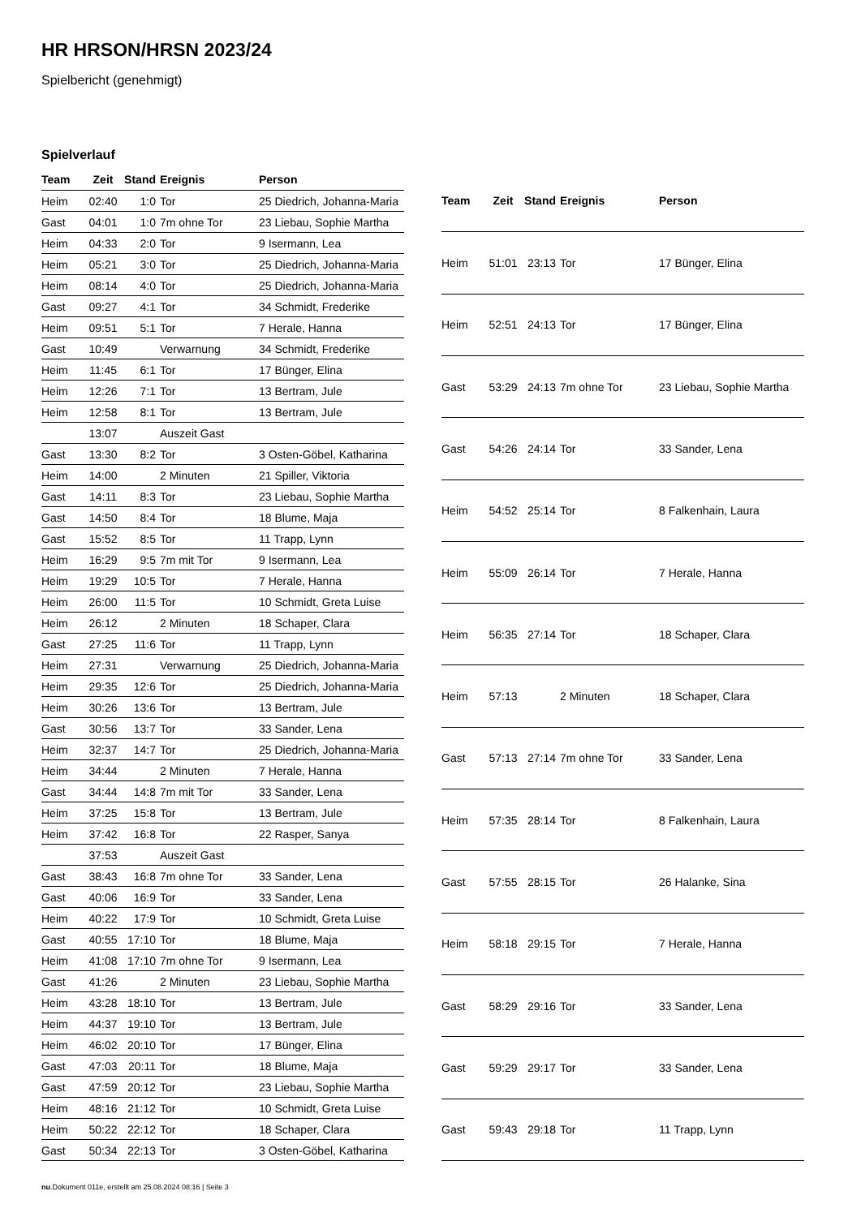HR HRSON/HRSN 2023/24
Spielbericht (genehmigt)
Spielverlauf
| Team | Zeit | Stand | Ereignis | Person |
| --- | --- | --- | --- | --- |
| Heim | 02:40 | 1:0 | Tor | 25 Diedrich, Johanna-Maria |
| Gast | 04:01 | 1:0 | 7m ohne Tor | 23 Liebau, Sophie Martha |
| Heim | 04:33 | 2:0 | Tor | 9 Isermann, Lea |
| Heim | 05:21 | 3:0 | Tor | 25 Diedrich, Johanna-Maria |
| Heim | 08:14 | 4:0 | Tor | 25 Diedrich, Johanna-Maria |
| Gast | 09:27 | 4:1 | Tor | 34 Schmidt, Frederike |
| Heim | 09:51 | 5:1 | Tor | 7 Herale, Hanna |
| Gast | 10:49 | | Verwarnung | 34 Schmidt, Frederike |
| Heim | 11:45 | 6:1 | Tor | 17 Bünger, Elina |
| Heim | 12:26 | 7:1 | Tor | 13 Bertram, Jule |
| Heim | 12:58 | 8:1 | Tor | 13 Bertram, Jule |
| | 13:07 | | Auszeit Gast | |
| Gast | 13:30 | 8:2 | Tor | 3 Osten-Göbel, Katharina |
| Heim | 14:00 | | 2 Minuten | 21 Spiller, Viktoria |
| Gast | 14:11 | 8:3 | Tor | 23 Liebau, Sophie Martha |
| Gast | 14:50 | 8:4 | Tor | 18 Blume, Maja |
| Gast | 15:52 | 8:5 | Tor | 11 Trapp, Lynn |
| Heim | 16:29 | 9:5 | 7m mit Tor | 9 Isermann, Lea |
| Heim | 19:29 | 10:5 | Tor | 7 Herale, Hanna |
| Heim | 26:00 | 11:5 | Tor | 10 Schmidt, Greta Luise |
| Heim | 26:12 | | 2 Minuten | 18 Schaper, Clara |
| Gast | 27:25 | 11:6 | Tor | 11 Trapp, Lynn |
| Heim | 27:31 | | Verwarnung | 25 Diedrich, Johanna-Maria |
| Heim | 29:35 | 12:6 | Tor | 25 Diedrich, Johanna-Maria |
| Heim | 30:26 | 13:6 | Tor | 13 Bertram, Jule |
| Gast | 30:56 | 13:7 | Tor | 33 Sander, Lena |
| Heim | 32:37 | 14:7 | Tor | 25 Diedrich, Johanna-Maria |
| Heim | 34:44 | | 2 Minuten | 7 Herale, Hanna |
| Gast | 34:44 | 14:8 | 7m mit Tor | 33 Sander, Lena |
| Heim | 37:25 | 15:8 | Tor | 13 Bertram, Jule |
| Heim | 37:42 | 16:8 | Tor | 22 Rasper, Sanya |
| | 37:53 | | Auszeit Gast | |
| Gast | 38:43 | 16:8 | 7m ohne Tor | 33 Sander, Lena |
| Gast | 40:06 | 16:9 | Tor | 33 Sander, Lena |
| Heim | 40:22 | 17:9 | Tor | 10 Schmidt, Greta Luise |
| Gast | 40:55 | 17:10 | Tor | 18 Blume, Maja |
| Heim | 41:08 | 17:10 | 7m ohne Tor | 9 Isermann, Lea |
| Gast | 41:26 | | 2 Minuten | 23 Liebau, Sophie Martha |
| Heim | 43:28 | 18:10 | Tor | 13 Bertram, Jule |
| Heim | 44:37 | 19:10 | Tor | 13 Bertram, Jule |
| Heim | 46:02 | 20:10 | Tor | 17 Bünger, Elina |
| Gast | 47:03 | 20:11 | Tor | 18 Blume, Maja |
| Gast | 47:59 | 20:12 | Tor | 23 Liebau, Sophie Martha |
| Heim | 48:16 | 21:12 | Tor | 10 Schmidt, Greta Luise |
| Heim | 50:22 | 22:12 | Tor | 18 Schaper, Clara |
| Gast | 50:34 | 22:13 | Tor | 3 Osten-Göbel, Katharina |
| Team | Zeit | Stand | Ereignis | Person |
| --- | --- | --- | --- | --- |
| Heim | 51:01 | 23:13 | Tor | 17 Bünger, Elina |
| Heim | 52:51 | 24:13 | Tor | 17 Bünger, Elina |
| Gast | 53:29 | 24:13 | 7m ohne Tor | 23 Liebau, Sophie Martha |
| Gast | 54:26 | 24:14 | Tor | 33 Sander, Lena |
| Heim | 54:52 | 25:14 | Tor | 8 Falkenhain, Laura |
| Heim | 55:09 | 26:14 | Tor | 7 Herale, Hanna |
| Heim | 56:35 | 27:14 | Tor | 18 Schaper, Clara |
| Heim | 57:13 | | 2 Minuten | 18 Schaper, Clara |
| Gast | 57:13 | 27:14 | 7m ohne Tor | 33 Sander, Lena |
| Heim | 57:35 | 28:14 | Tor | 8 Falkenhain, Laura |
| Gast | 57:55 | 28:15 | Tor | 26 Halanke, Sina |
| Heim | 58:18 | 29:15 | Tor | 7 Herale, Hanna |
| Gast | 58:29 | 29:16 | Tor | 33 Sander, Lena |
| Gast | 59:29 | 29:17 | Tor | 33 Sander, Lena |
| Gast | 59:43 | 29:18 | Tor | 11 Trapp, Lynn |
nu.Dokument 011e, erstellt am 25.08.2024 08:16 | Seite 3